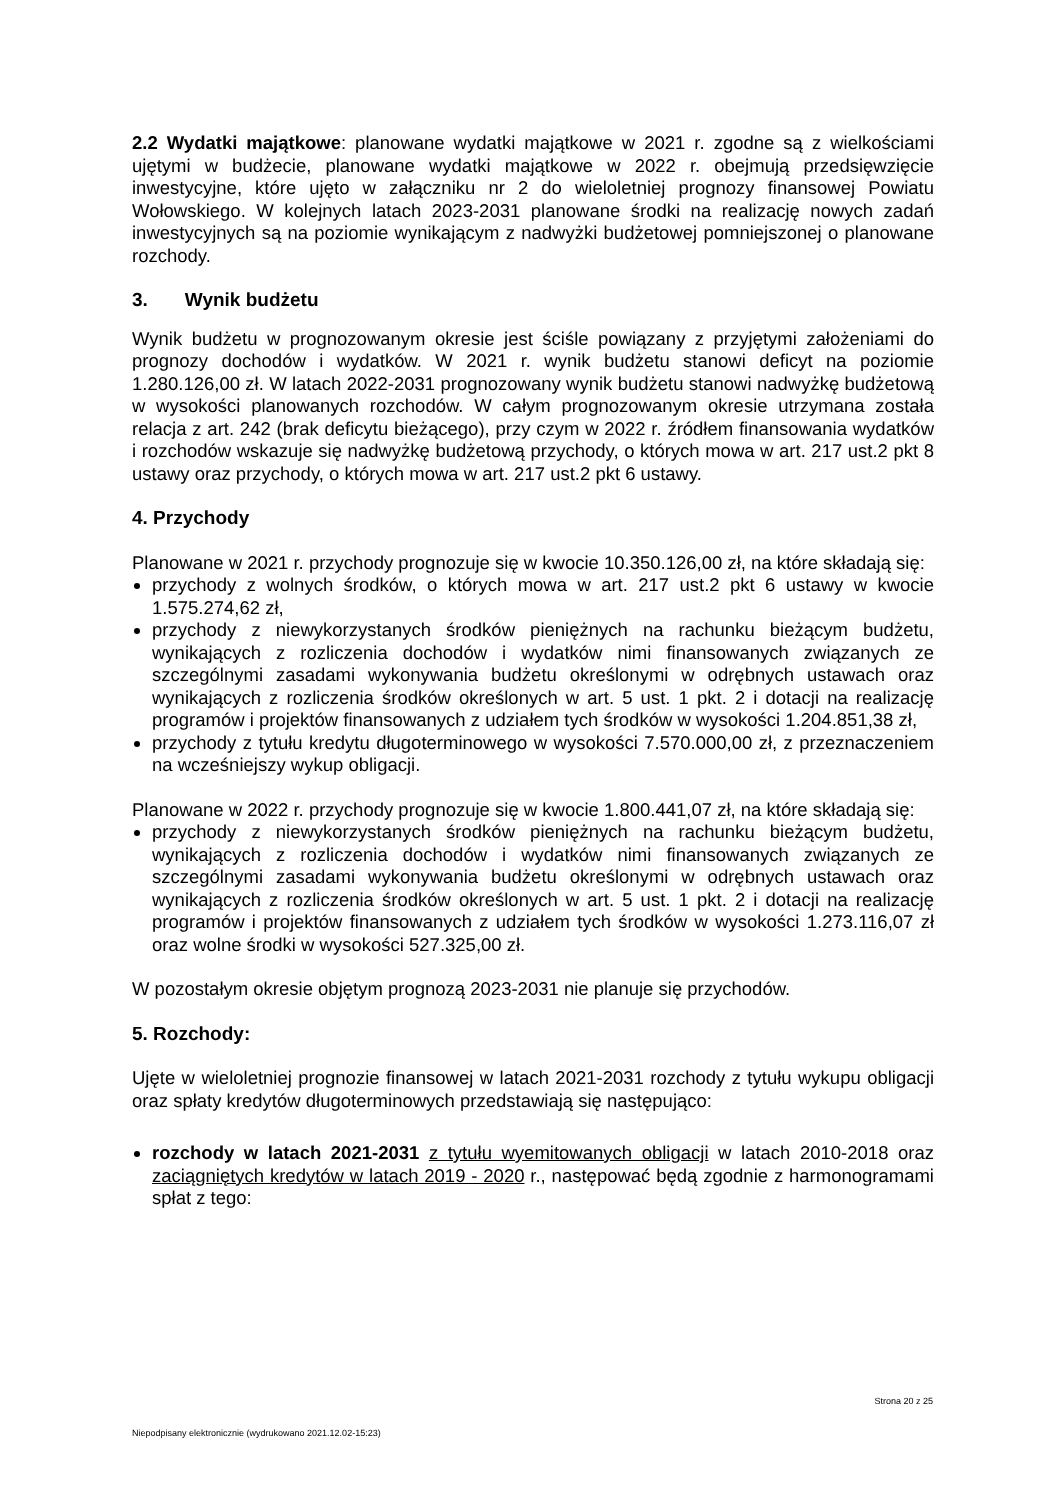2.2 Wydatki majątkowe: planowane wydatki majątkowe w 2021 r. zgodne są z wielkościami ujętymi w budżecie, planowane wydatki majątkowe w 2022 r. obejmują przedsięwzięcie inwestycyjne, które ujęto w załączniku nr 2 do wieloletniej prognozy finansowej Powiatu Wołowskiego. W kolejnych latach 2023-2031 planowane środki na realizację nowych zadań inwestycyjnych są na poziomie wynikającym z nadwyżki budżetowej pomniejszonej o planowane rozchody.
3. Wynik budżetu
Wynik budżetu w prognozowanym okresie jest ściśle powiązany z przyjętymi założeniami do prognozy dochodów i wydatków. W 2021 r. wynik budżetu stanowi deficyt na poziomie 1.280.126,00 zł. W latach 2022-2031 prognozowany wynik budżetu stanowi nadwyżkę budżetową w wysokości planowanych rozchodów. W całym prognozowanym okresie utrzymana została relacja z art. 242 (brak deficytu bieżącego), przy czym w 2022 r. źródłem finansowania wydatków i rozchodów wskazuje się nadwyżkę budżetową przychody, o których mowa w art. 217 ust.2 pkt 8 ustawy oraz przychody, o których mowa w art. 217 ust.2 pkt 6 ustawy.
4. Przychody
Planowane w 2021 r. przychody prognozuje się w kwocie 10.350.126,00 zł, na które składają się:
przychody z wolnych środków, o których mowa w art. 217 ust.2 pkt 6 ustawy w kwocie 1.575.274,62 zł,
przychody z niewykorzystanych środków pieniężnych na rachunku bieżącym budżetu, wynikających z rozliczenia dochodów i wydatków nimi finansowanych związanych ze szczególnymi zasadami wykonywania budżetu określonymi w odrębnych ustawach oraz wynikających z rozliczenia środków określonych w art. 5 ust. 1 pkt. 2 i dotacji na realizację programów i projektów finansowanych z udziałem tych środków w wysokości 1.204.851,38 zł,
przychody z tytułu kredytu długoterminowego w wysokości 7.570.000,00 zł, z przeznaczeniem na wcześniejszy wykup obligacji.
Planowane w 2022 r. przychody prognozuje się w kwocie 1.800.441,07 zł, na które składają się:
przychody z niewykorzystanych środków pieniężnych na rachunku bieżącym budżetu, wynikających z rozliczenia dochodów i wydatków nimi finansowanych związanych ze szczególnymi zasadami wykonywania budżetu określonymi w odrębnych ustawach oraz wynikających z rozliczenia środków określonych w art. 5 ust. 1 pkt. 2 i dotacji na realizację programów i projektów finansowanych z udziałem tych środków w wysokości 1.273.116,07 zł oraz wolne środki w wysokości 527.325,00 zł.
W pozostałym okresie objętym prognozą 2023-2031 nie planuje się przychodów.
5. Rozchody:
Ujęte w wieloletniej prognozie finansowej w latach 2021-2031 rozchody z tytułu wykupu obligacji oraz spłaty kredytów długoterminowych przedstawiają się następująco:
rozchody w latach 2021-2031 z tytułu wyemitowanych obligacji w latach 2010-2018 oraz zaciągniętych kredytów w latach 2019 - 2020 r., następować będą zgodnie z harmonogramami spłat z tego:
Strona 20 z 25
Niepodpisany elektronicznie (wydrukowano 2021.12.02-15:23)